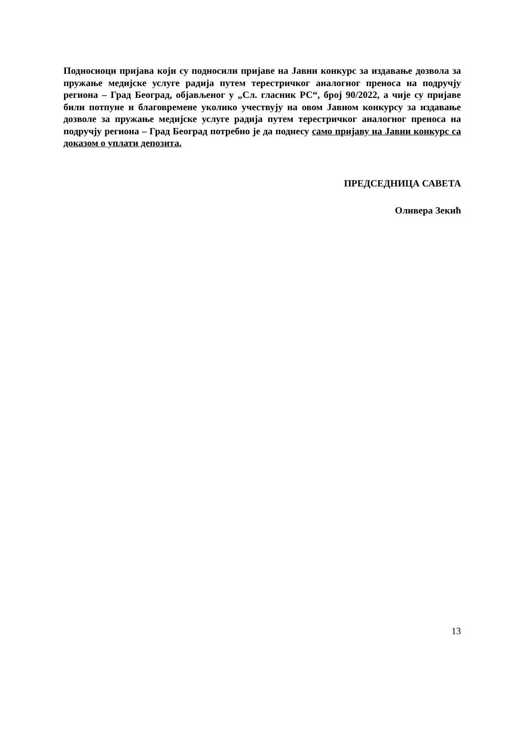Подносиоци пријава који су подносили пријаве на Јавни конкурс за издавање дозвола за пружање медијске услуге радија путем терестричког аналогног преноса на подручју региона – Град Београд, објављеног у „Сл. гласник РС“, број 90/2022, а чије су пријаве били потпуне и благовремене уколико учествују на овом Јавном конкурсу за издавање дозволе за пружање медијске услуге радија путем терестричког аналогног преноса на подручју региона – Град Београд потребно је да поднесу само пријаву на Јавни конкурс са доказом о уплати депозита.
ПРЕДСЕДНИЦА САВЕТА
Оливера Зекић
13